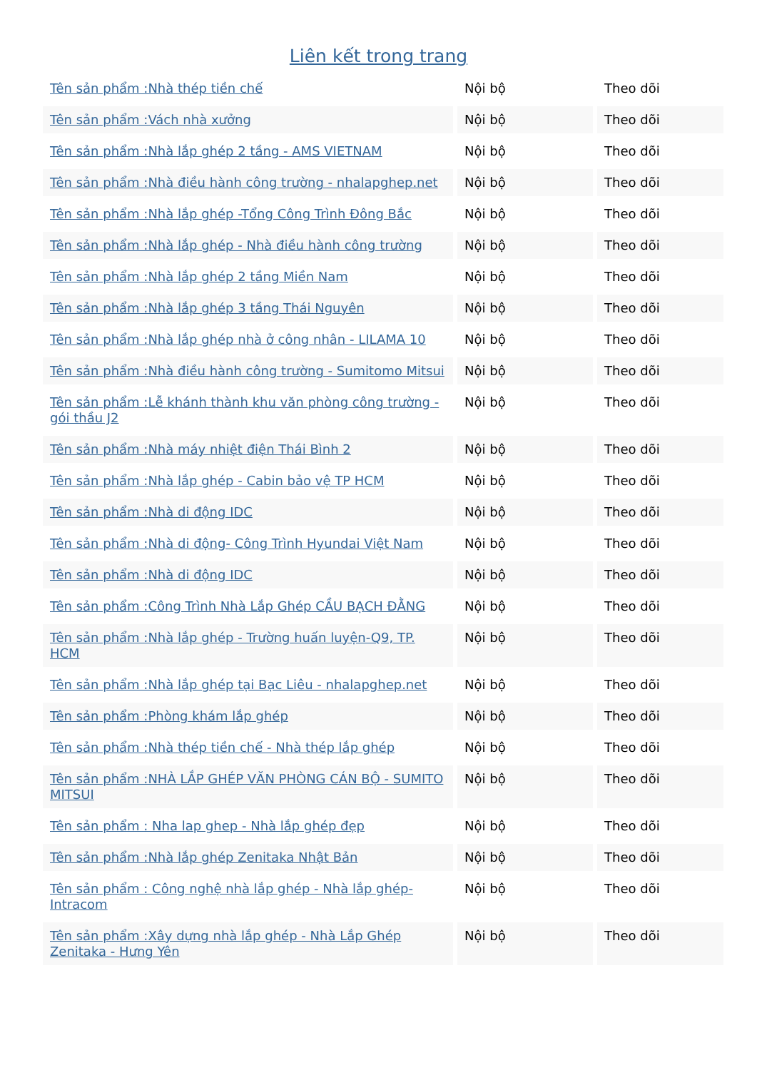Liên kết trong trang
| Tên sản phẩm :Nhà thép tiền chế | Nội bộ | Theo dõi |
| Tên sản phẩm :Vách nhà xưởng | Nội bộ | Theo dõi |
| Tên sản phẩm :Nhà lắp ghép 2 tầng - AMS VIETNAM | Nội bộ | Theo dõi |
| Tên sản phẩm :Nhà điều hành công trường - nhalapghep.net | Nội bộ | Theo dõi |
| Tên sản phẩm :Nhà lắp ghép -Tổng Công Trình Đông Bắc | Nội bộ | Theo dõi |
| Tên sản phẩm :Nhà lắp ghép - Nhà điều hành công trường | Nội bộ | Theo dõi |
| Tên sản phẩm :Nhà lắp ghép 2 tầng Miền Nam | Nội bộ | Theo dõi |
| Tên sản phẩm :Nhà lắp ghép 3 tầng Thái Nguyên | Nội bộ | Theo dõi |
| Tên sản phẩm :Nhà lắp ghép nhà ở công nhân - LILAMA 10 | Nội bộ | Theo dõi |
| Tên sản phẩm :Nhà điều hành công trường - Sumitomo Mitsui | Nội bộ | Theo dõi |
| Tên sản phẩm :Lễ khánh thành khu văn phòng công trường - gói thầu J2 | Nội bộ | Theo dõi |
| Tên sản phẩm :Nhà máy nhiệt điện Thái Bình 2 | Nội bộ | Theo dõi |
| Tên sản phẩm :Nhà lắp ghép - Cabin bảo vệ TP HCM | Nội bộ | Theo dõi |
| Tên sản phẩm :Nhà di động IDC | Nội bộ | Theo dõi |
| Tên sản phẩm :Nhà di động- Công Trình Hyundai Việt Nam | Nội bộ | Theo dõi |
| Tên sản phẩm :Nhà di động IDC | Nội bộ | Theo dõi |
| Tên sản phẩm :Công Trình Nhà Lắp Ghép CẦU BẠCH ĐẰNG | Nội bộ | Theo dõi |
| Tên sản phẩm :Nhà lắp ghép - Trường huấn luyện-Q9, TP. HCM | Nội bộ | Theo dõi |
| Tên sản phẩm :Nhà lắp ghép tại Bạc Liêu - nhalapghep.net | Nội bộ | Theo dõi |
| Tên sản phẩm :Phòng khám lắp ghép | Nội bộ | Theo dõi |
| Tên sản phẩm :Nhà thép tiền chế - Nhà thép lắp ghép | Nội bộ | Theo dõi |
| Tên sản phẩm :NHÀ LẮP GHÉP VĂN PHÒNG CÁN BỘ - SUMITO MITSUI | Nội bộ | Theo dõi |
| Tên sản phẩm : Nha lap ghep - Nhà lắp ghép đẹp | Nội bộ | Theo dõi |
| Tên sản phẩm :Nhà lắp ghép Zenitaka Nhật Bản | Nội bộ | Theo dõi |
| Tên sản phẩm : Công nghệ nhà lắp ghép - Nhà lắp ghép-Intracom | Nội bộ | Theo dõi |
| Tên sản phẩm :Xây dựng nhà lắp ghép - Nhà Lắp Ghép Zenitaka - Hưng Yên | Nội bộ | Theo dõi |